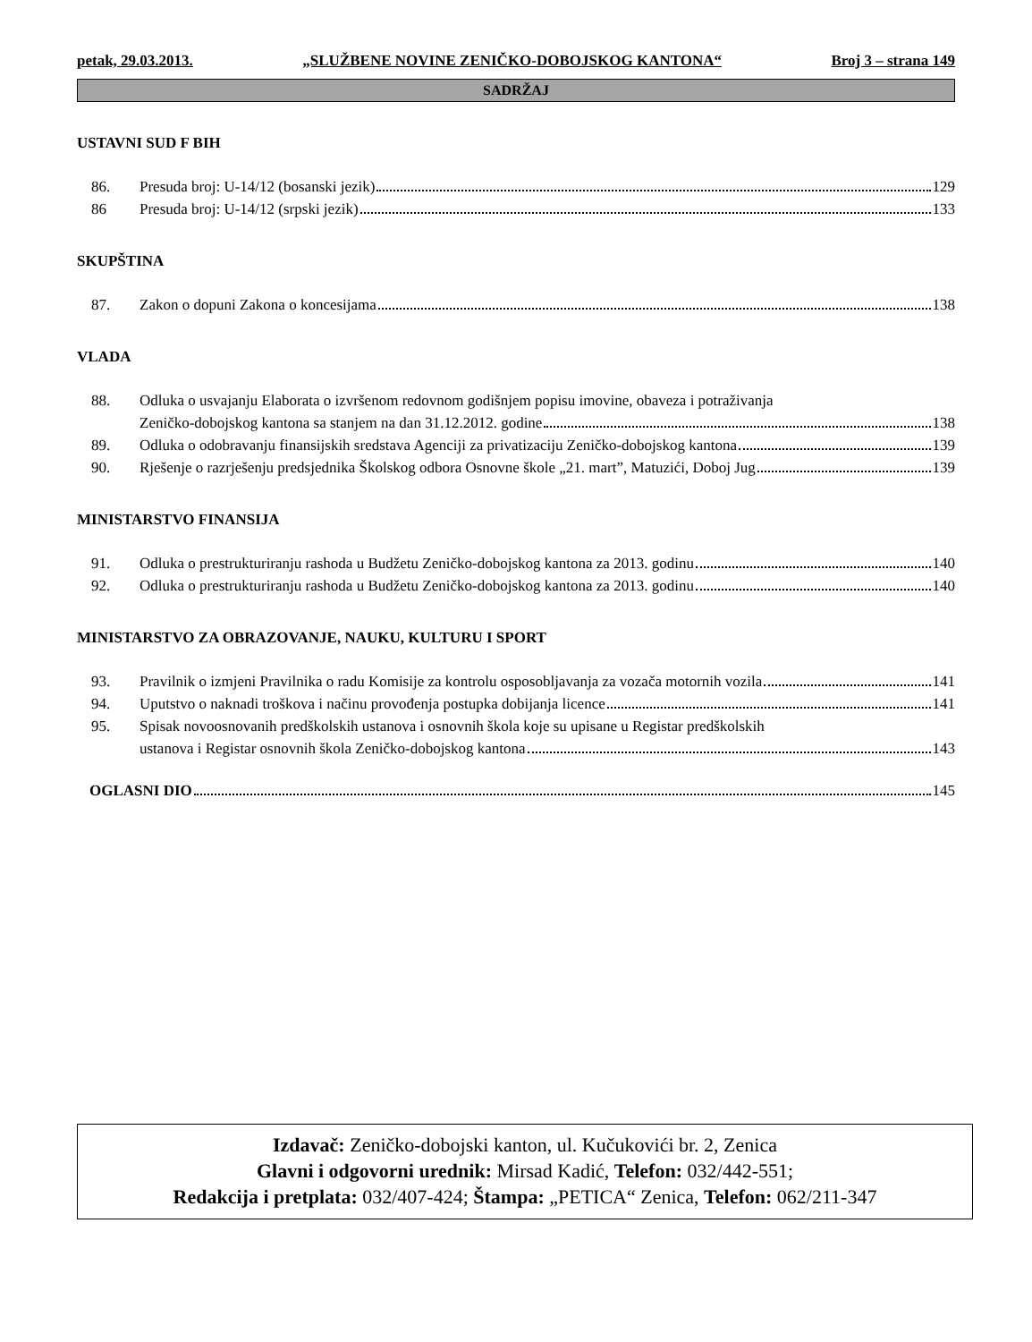petak, 29.03.2013. „SLUŽBENE NOVINE ZENIČKO-DOBOJSKOG KANTONA“Broj 3 – strana 149
SADRŽAJ
USTAVNI SUD F BIH
86. Presuda broj: U-14/12 (bosanski jezik) 129
86 Presuda broj: U-14/12 (srpski jezik) 133
SKUPŠTINA
87. Zakon o dopuni Zakona o koncesijama 138
VLADA
88. Odluka o usvajanju Elaborata o izvršenom redovnom godišnjem popisu imovine, obaveza i potraživanja
Zeničko-dobojskog kantona sa stanjem na dan 31.12.2012. godine 138
89. Odluka o odobravanju finansijskih sredstava Agenciji za privatizaciju Zeničko-dobojskog kantona 139
90. Rješenje o razrješenju predsjednika Školskog odbora Osnovne škole „21. mart”, Matuzići, Doboj Jug 139
MINISTARSTVO FINANSIJA
91. Odluka o prestrukturiranju rashoda u Budžetu Zeničko-dobojskog kantona za 2013. godinu 140
92. Odluka o prestrukturiranju rashoda u Budžetu Zeničko-dobojskog kantona za 2013. godinu 140
MINISTARSTVO ZA OBRAZOVANJE, NAUKU, KULTURU I SPORT
93. Pravilnik o izmjeni Pravilnika o radu Komisije za kontrolu osposobljavanja za vozača motornih vozila 141
94. Uputstvo o naknadi troškova i načinu provođenja postupka dobijanja licence 141
95. Spisak novoosnovanih predškolskih ustanova i osnovnih škola koje su upisane u Registar predškolskih
ustanova i Registar osnovnih škola Zeničko-dobojskog kantona 143
OGLASNI DIO 145
Izdavač: Zeničko-dobojski kanton, ul. Kučukovići br. 2, Zenica
Glavni i odgovorni urednik: Mirsad Kadić, Telefon: 032/442-551;
Redakcija i pretplata: 032/407-424; Štampa: „PETICA“ Zenica, Telefon: 062/211-347